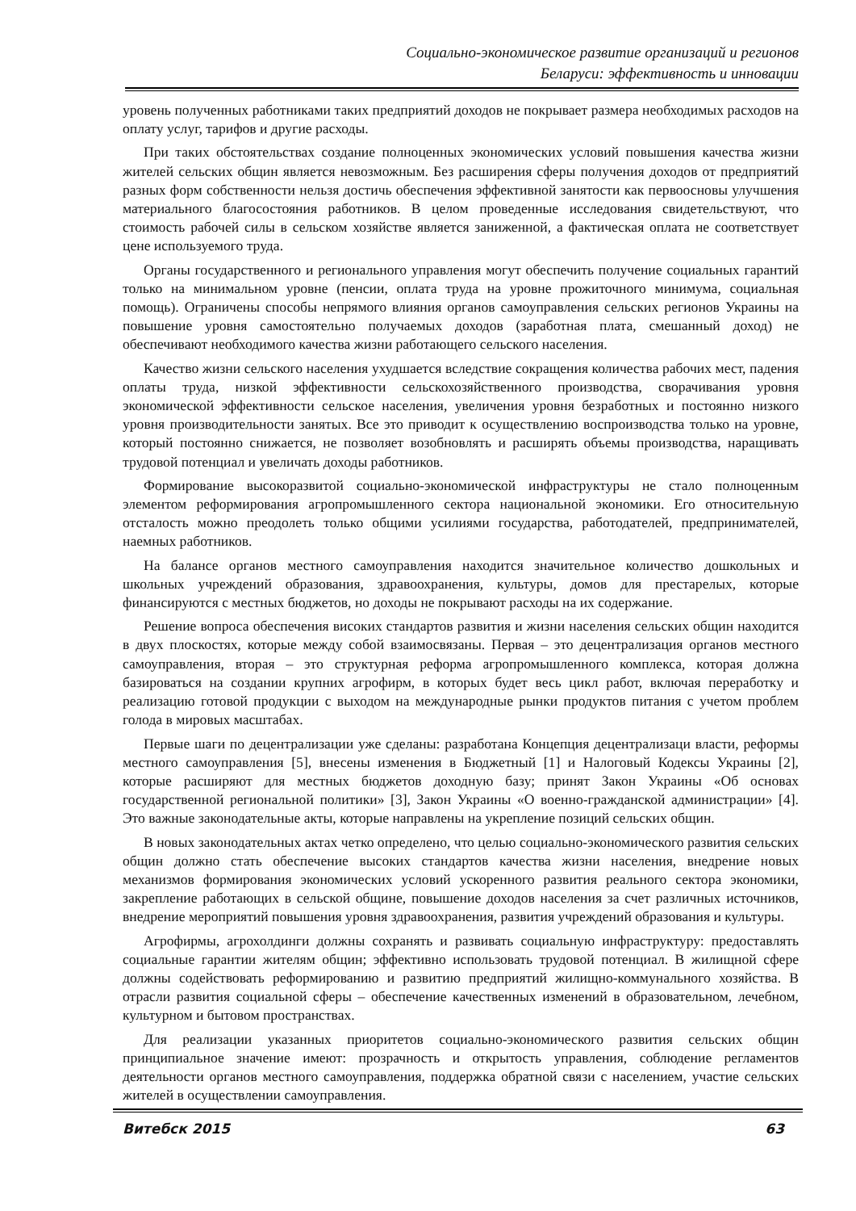Социально-экономическое развитие организаций и регионов
Беларуси: эффективность и инновации
уровень полученных работниками таких предприятий доходов не покрывает размера необходимых расходов на оплату услуг, тарифов и другие расходы.
При таких обстоятельствах создание полноценных экономических условий повышения качества жизни жителей сельских общин является невозможным. Без расширения сферы получения доходов от предприятий разных форм собственности нельзя достичь обеспечения эффективной занятости как первоосновы улучшения материального благосостояния работников. В целом проведенные исследования свидетельствуют, что стоимость рабочей силы в сельском хозяйстве является заниженной, а фактическая оплата не соответствует цене используемого труда.
Органы государственного и регионального управления могут обеспечить получение социальных гарантий только на минимальном уровне (пенсии, оплата труда на уровне прожиточного минимума, социальная помощь). Ограничены способы непрямого влияния органов самоуправления сельских регионов Украины на повышение уровня самостоятельно получаемых доходов (заработная плата, смешанный доход) не обеспечивают необходимого качества жизни работающего сельского населения.
Качество жизни сельского населения ухудшается вследствие сокращения количества рабочих мест, падения оплаты труда, низкой эффективности сельскохозяйственного производства, сворачивания уровня экономической эффективности сельское населения, увеличения уровня безработных и постоянно низкого уровня производительности занятых. Все это приводит к осуществлению воспроизводства только на уровне, который постоянно снижается, не позволяет возобновлять и расширять объемы производства, наращивать трудовой потенциал и увеличать доходы работников.
Формирование высокоразвитой социально-экономической инфраструктуры не стало полноценным элементом реформирования агропромышленного сектора национальной экономики. Его относительную отсталость можно преодолеть только общими усилиями государства, работодателей, предпринимателей, наемных работников.
На балансе органов местного самоуправления находится значительное количество дошкольных и школьных учреждений образования, здравоохранения, культуры, домов для престарелых, которые финансируются с местных бюджетов, но доходы не покрывают расходы на их содержание.
Решение вопроса обеспечения високих стандартов развития и жизни населения сельских общин находится в двух плоскостях, которые между собой взаимосвязаны. Первая – это децентрализация органов местного самоуправления, вторая – это структурная реформа агропромышленного комплекса, которая должна базироваться на создании крупних агрофирм, в которых будет весь цикл работ, включая переработку и реализацию готовой продукции с выходом на международные рынки продуктов питания с учетом проблем голода в мировых масштабах.
Первые шаги по децентрализации уже сделаны: разработана Концепция децентрализаци власти, реформы местного самоуправления [5], внесены изменения в Бюджетный [1] и Налоговый Кодексы Украины [2], которые расширяют для местных бюджетов доходную базу; принят Закон Украины «Об основах государственной региональной политики» [3], Закон Украины «О военно-гражданской администрации» [4]. Это важные законодательные акты, которые направлены на укрепление позиций сельских общин.
В новых законодательных актах четко определено, что целью социально-экономического развития сельских общин должно стать обеспечение высоких стандартов качества жизни населения, внедрение новых механизмов формирования экономических условий ускоренного развития реального сектора экономики, закрепление работающих в сельской общине, повышение доходов населения за счет различных источников, внедрение мероприятий повышения уровня здравоохранения, развития учреждений образования и культуры.
Агрофирмы, агрохолдинги должны сохранять и развивать социальную инфраструктуру: предоставлять социальные гарантии жителям общин; эффективно использовать трудовой потенциал. В жилищной сфере должны содействовать реформированию и развитию предприятий жилищно-коммунального хозяйства. В отрасли развития социальной сферы – обеспечение качественных изменений в образовательном, лечебном, культурном и бытовом пространствах.
Для реализации указанных приоритетов социально-экономического развития сельских общин принципиальное значение имеют: прозрачность и открытость управления, соблюдение регламентов деятельности органов местного самоуправления, поддержка обратной связи с населением, участие сельских жителей в осуществлении самоуправления.
Витебск 2015 63